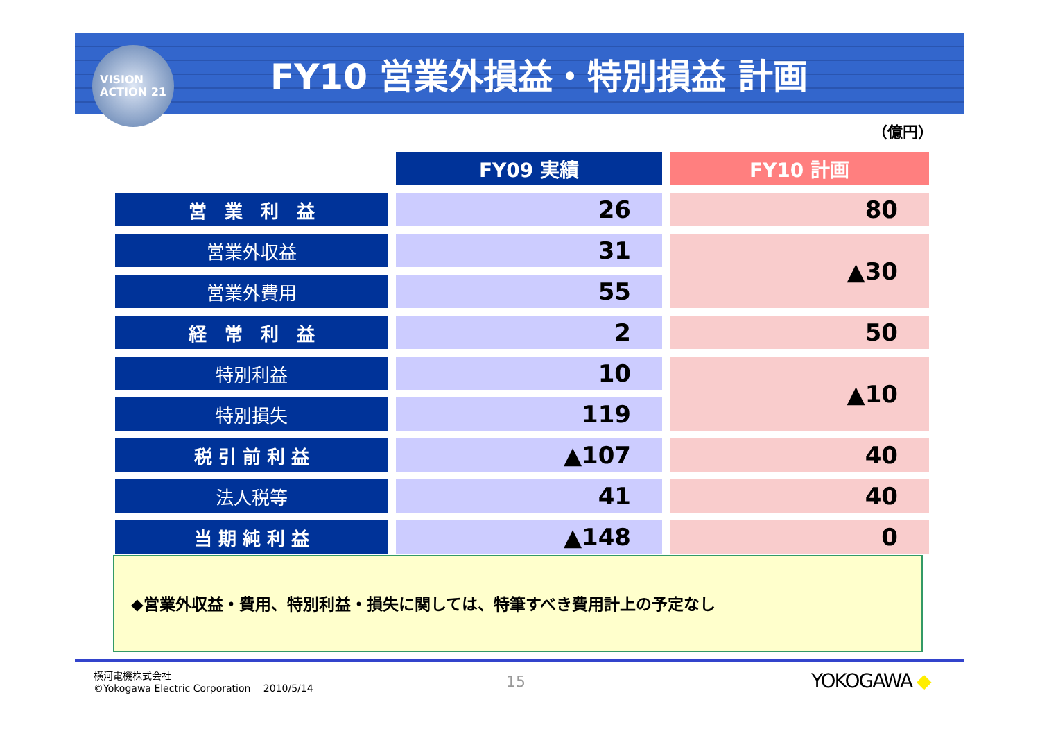VISION
ACTION 21
FY10 営業外損益・特別損益 計画
（億円）
| | FY09 実績 | FY10 計画 |
| 営 業 利 益 | 26 | 80 |
| 営業外収益 | 31 | ▲30 |
| 営業外費用 | 55 | |
| 経 常 利 益 | 2 | 50 |
| 特別利益 | 10 | ▲10 |
| 特別損失 | 119 | |
| 税 引 前 利 益 | ▲107 | 40 |
| 法人税等 | 41 | 40 |
| 当 期 純 利 益 | ▲148 | 0 |
◆営業外収益・費用、特別利益・損失に関しては、特筆すべき費用計上の予定なし
横河電機株式会社
©Yokogawa Electric Corporation　 2010/5/14
15 YOKOGAWA ◆